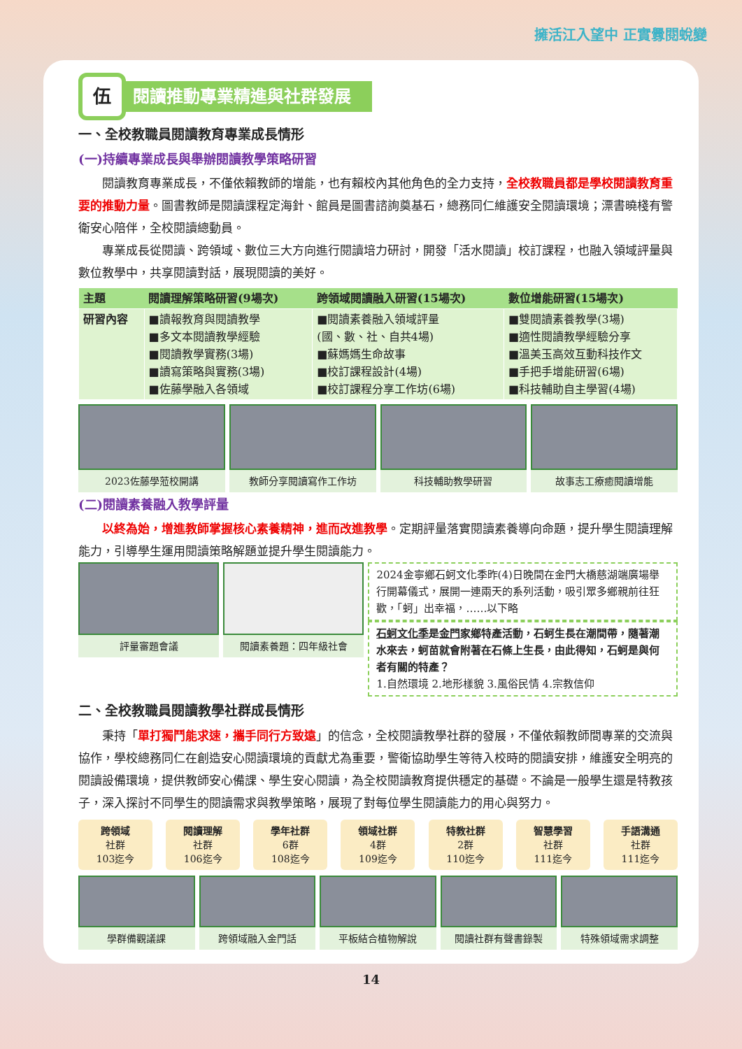擁活江入望中 正實釁閱蛻變
伍
閱讀推動專業精進與社群發展
一、全校教職員閱讀教育專業成長情形
(一)持續專業成長與舉辦閱讀教學策略研習
閱讀教育專業成長，不僅依賴教師的增能，也有賴校內其他角色的全力支持，全校教職員都是學校閱讀教育重要的推動力量。圖書教師是閱讀課程定海針、館員是圖書諮詢奠基石，總務同仁維護安全閱讀環境；漂書曉棧有警衛安心陪伴，全校閱讀總動員。
專業成長從閱讀、跨領域、數位三大方向進行閱讀培力研討，開發「活水閱讀」校訂課程，也融入領域評量與數位教學中，共享閱讀對話，展現閱讀的美好。
| 主題 | 閱讀理解策略研習(9場次) | 跨領域閱讀融入研習(15場次) | 數位增能研習(15場次) |
| --- | --- | --- | --- |
| 研習內容 | ■讀報教育與閱讀教學 ■多文本閱讀教學經驗 ■閱讀教學實務(3場) ■讀寫策略與實務(3場) ■佐藤學融入各領域 | ■閱讀素養融入領域評量 (國、數、社、自共4場) ■蘇媽媽生命故事 ■校訂課程設計(4場) ■校訂課程分享工作坊(6場) | ■雙閱讀素養教學(3場) ■適性閱讀教學經驗分享 ■溫美玉高效互動科技作文 ■手把手增能研習(6場) ■科技輔助自主學習(4場) |
2023佐藤學蒞校開講 教師分享閱讀寫作工作坊 科技輔助教學研習 故事志工療癒閱讀增能
(二)閱讀素養融入教學評量
以終為始，增進教師掌握核心素養精神，進而改進教學。定期評量落實閱讀素養導向命題，提升學生閱讀理解能力，引導學生運用閱讀策略解題並提升學生閱讀能力。
評量審題會議 閱讀素養題：四年級社會
2024金寧鄉石蚵文化季昨(4)日晚間在金門大橋慈湖端廣場舉行開幕儀式，展開一連兩天的系列活動，吸引眾多鄉親前往狂歡，「蚵」出幸福，……以下略
石蚵文化季是金門家鄉特產活動，石蚵生長在潮間帶，隨著潮水來去，蚵苗就會附著在石條上生長，由此得知，石蚵是與何者有關的特產？
1.自然環境 2.地形樣貌 3.風俗民情 4.宗教信仰
二、全校教職員閱讀教學社群成長情形
秉持「單打獨鬥能求速，攜手同行方致遠」的信念，全校閱讀教學社群的發展，不僅依賴教師間專業的交流與協作，學校總務同仁在創造安心閱讀環境的貢獻尤為重要，警衛協助學生等待入校時的閱讀安排，維護安全明亮的閱讀設備環境，提供教師安心備課、學生安心閱讀，為全校閱讀教育提供穩定的基礎。不論是一般學生還是特教孩子，深入探討不同學生的閱讀需求與教學策略，展現了對每位學生閱讀能力的用心與努力。
跨領域
社群
103迄今
閱讀理解
社群
106迄今
學年社群
6群
108迄今
領域社群
4群
109迄今
特教社群
2群
110迄今
智慧學習
社群
111迄今
手語溝通
社群
111迄今
學群備觀議課 跨領域融入金門話 平板結合植物解說 閱讀社群有聲書錄製 特殊領域需求調整
14